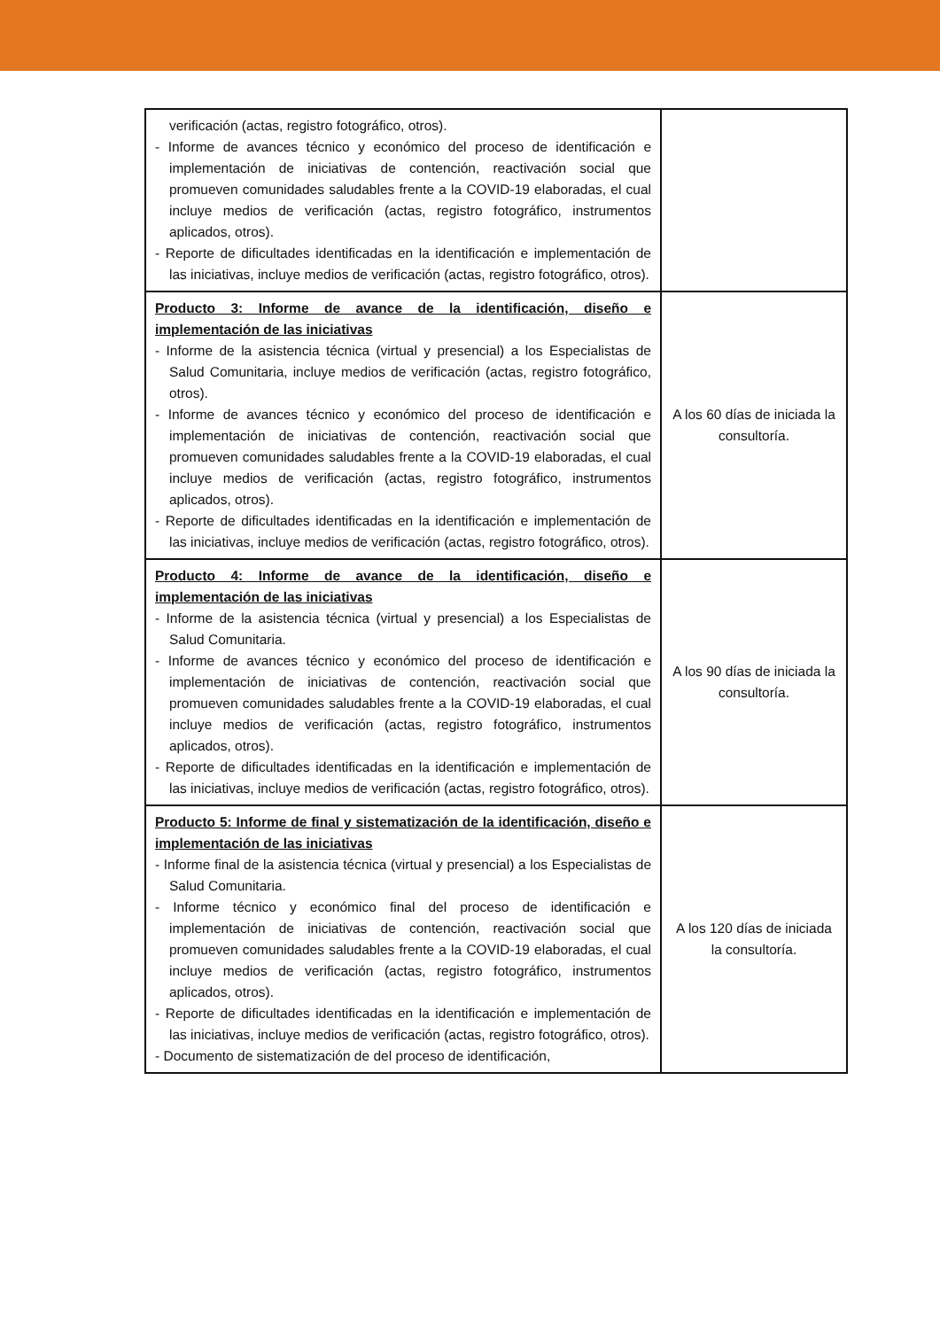| verificación (actas, registro fotográfico, otros). - Informe de avances técnico y económico del proceso de identificación e implementación de iniciativas de contención, reactivación social que promueven comunidades saludables frente a la COVID-19 elaboradas, el cual incluye medios de verificación (actas, registro fotográfico, instrumentos aplicados, otros). - Reporte de dificultades identificadas en la identificación e implementación de las iniciativas, incluye medios de verificación (actas, registro fotográfico, otros). | |
| Producto 3: Informe de avance de la identificación, diseño e implementación de las iniciativas - Informe de la asistencia técnica (virtual y presencial) a los Especialistas de Salud Comunitaria, incluye medios de verificación (actas, registro fotográfico, otros). - Informe de avances técnico y económico del proceso de identificación e implementación de iniciativas de contención, reactivación social que promueven comunidades saludables frente a la COVID-19 elaboradas, el cual incluye medios de verificación (actas, registro fotográfico, instrumentos aplicados, otros). - Reporte de dificultades identificadas en la identificación e implementación de las iniciativas, incluye medios de verificación (actas, registro fotográfico, otros). | A los 60 días de iniciada la consultoría. |
| Producto 4: Informe de avance de la identificación, diseño e implementación de las iniciativas - Informe de la asistencia técnica (virtual y presencial) a los Especialistas de Salud Comunitaria. - Informe de avances técnico y económico del proceso de identificación e implementación de iniciativas de contención, reactivación social que promueven comunidades saludables frente a la COVID-19 elaboradas, el cual incluye medios de verificación (actas, registro fotográfico, instrumentos aplicados, otros). - Reporte de dificultades identificadas en la identificación e implementación de las iniciativas, incluye medios de verificación (actas, registro fotográfico, otros). | A los 90 días de iniciada la consultoría. |
| Producto 5: Informe de final y sistematización de la identificación, diseño e implementación de las iniciativas - Informe final de la asistencia técnica (virtual y presencial) a los Especialistas de Salud Comunitaria. - Informe técnico y económico final del proceso de identificación e implementación de iniciativas de contención, reactivación social que promueven comunidades saludables frente a la COVID-19 elaboradas, el cual incluye medios de verificación (actas, registro fotográfico, instrumentos aplicados, otros). - Reporte de dificultades identificadas en la identificación e implementación de las iniciativas, incluye medios de verificación (actas, registro fotográfico, otros). - Documento de sistematización de del proceso de identificación, | A los 120 días de iniciada la consultoría. |